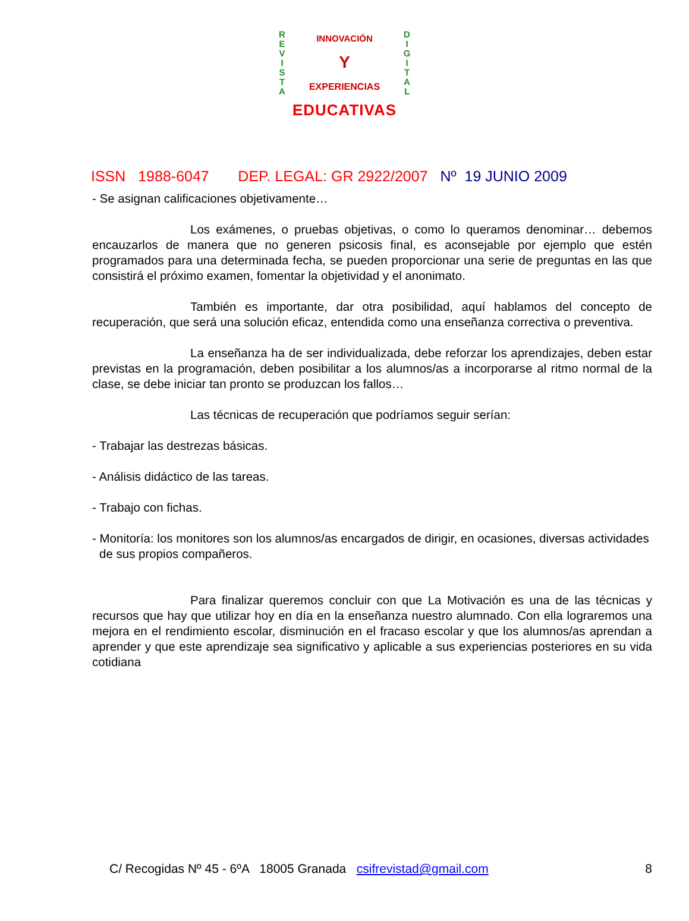R
E
V
I
S
T
A
INNOVACIÓN
Y
EXPERIENCIAS
D
I
G
I
T
A
L
EDUCATIVAS
ISSN 1988-6047 DEP. LEGAL: GR 2922/2007 Nº 19 JUNIO 2009
- Se asignan calificaciones objetivamente…
Los exámenes, o pruebas objetivas, o como lo queramos denominar… debemos encauzarlos de manera que no generen psicosis final, es aconsejable por ejemplo que estén programados para una determinada fecha, se pueden proporcionar una serie de preguntas en las que consistirá el próximo examen, fomentar la objetividad y el anonimato.
También es importante, dar otra posibilidad, aquí hablamos del concepto de recuperación, que será una solución eficaz, entendida como una enseñanza correctiva o preventiva.
La enseñanza ha de ser individualizada, debe reforzar los aprendizajes, deben estar previstas en la programación, deben posibilitar a los alumnos/as a incorporarse al ritmo normal de la clase, se debe iniciar tan pronto se produzcan los fallos…
Las técnicas de recuperación que podríamos seguir serían:
- Trabajar las destrezas básicas.
- Análisis didáctico de las tareas.
- Trabajo con fichas.
- Monitoría: los monitores son los alumnos/as encargados de dirigir, en ocasiones, diversas actividades de sus propios compañeros.
Para finalizar queremos concluir con que La Motivación es una de las técnicas y recursos que hay que utilizar hoy en día en la enseñanza nuestro alumnado. Con ella lograremos una mejora en el rendimiento escolar, disminución en el fracaso escolar y que los alumnos/as aprendan a aprender y que este aprendizaje sea significativo y aplicable a sus experiencias posteriores en su vida cotidiana
C/ Recogidas Nº 45 - 6ºA 18005 Granada csifrevistad@gmail.com 8